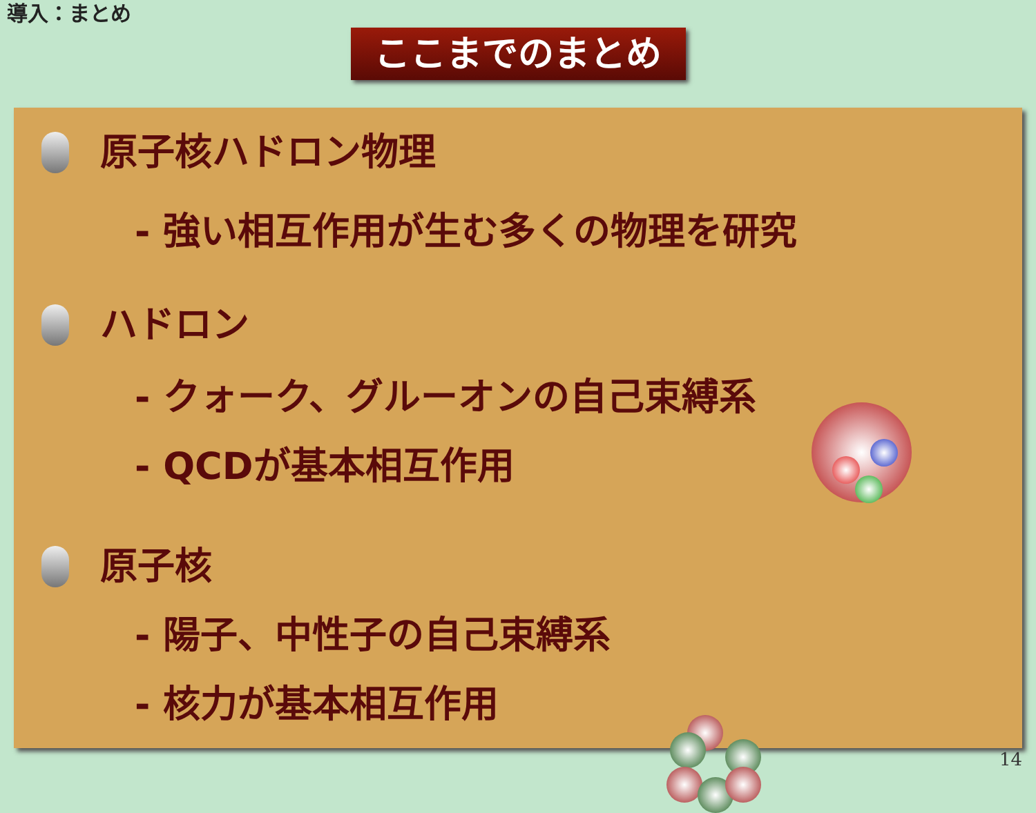導入：まとめ
ここまでのまとめ
原子核ハドロン物理
- 強い相互作用が生む多くの物理を研究
ハドロン
- クォーク、グルーオンの自己束縛系
- QCDが基本相互作用
原子核
- 陽子、中性子の自己束縛系
- 核力が基本相互作用
14